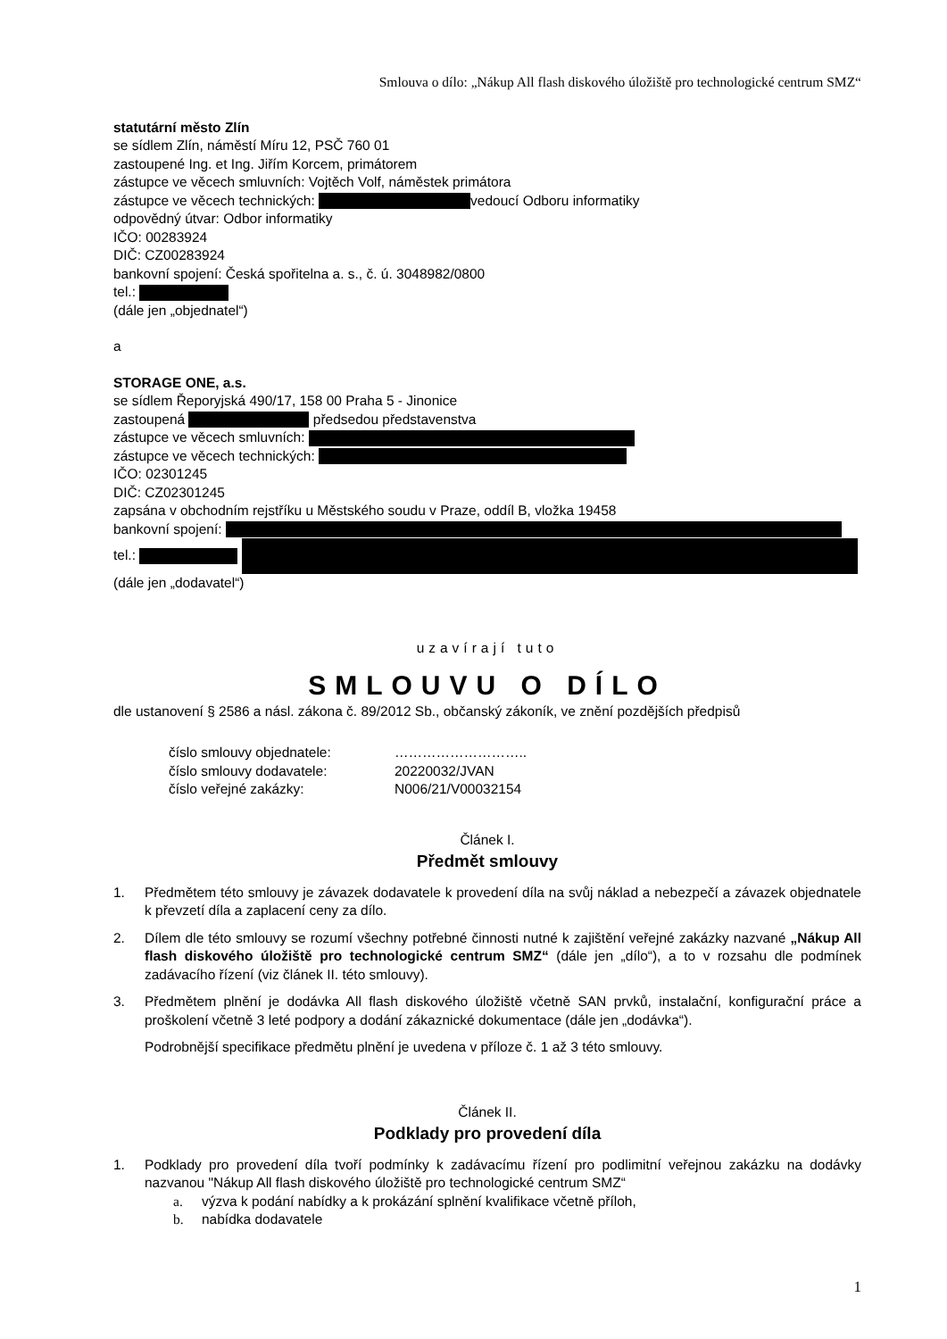Smlouva o dílo: „Nákup All flash diskového úložiště pro technologické centrum SMZ“
statutární město Zlín
se sídlem Zlín, náměstí Míru 12, PSČ 760 01
zastoupené Ing. et Ing. Jiřím Korcem, primátorem
zástupce ve věcech smluvních: Vojtěch Volf, náměstek primátora
zástupce ve věcech technických: vedoucí Odboru informatiky
odpovědný útvar: Odbor informatiky
IČO: 00283924
DIČ: CZ00283924
bankovní spojení: Česká spořitelna a. s., č. ú. 3048982/0800
tel.:
(dále jen „objednatel“)
a
STORAGE ONE, a.s.
se sídlem Řeporyjská 490/17, 158 00 Praha 5 - Jinonice
zastoupená předsedou představenstva
zástupce ve věcech smluvních:
zástupce ve věcech technických:
IČO: 02301245
DIČ: CZ02301245
zapsána v obchodním rejstříku u Městského soudu v Praze, oddíl B, vložka 19458
bankovní spojení:
tel.:
(dále jen „dodavatel“)
uzavírají tuto
SMLOUVU O DÍLO
dle ustanovení § 2586 a násl. zákona č. 89/2012 Sb., občanský zákoník, ve znění pozdějších předpisů
číslo smlouvy objednatele: ………………………..
číslo smlouvy dodavatele: 20220032/JVAN
číslo veřejné zakázky: N006/21/V00032154
Článek I.
Předmět smlouvy
1. Předmětem této smlouvy je závazek dodavatele k provedení díla na svůj náklad a nebezpečí a závazek objednatele k převzetí díla a zaplacení ceny za dílo.
2. Dílem dle této smlouvy se rozumí všechny potřebné činnosti nutné k zajištění veřejné zakázky nazvané „Nákup All flash diskového úložiště pro technologické centrum SMZ“ (dále jen „dílo“), a to v rozsahu dle podmínek zadávacího řízení (viz článek II. této smlouvy).
3. Předmětem plnění je dodávka All flash diskového úložiště včetně SAN prvků, instalační, konfigurační práce a proškolení včetně 3 leté podpory a dodání zákaznické dokumentace (dále jen „dodávka“).
Podrobnější specifikace předmětu plnění je uvedena v příloze č. 1 až 3 této smlouvy.
Článek II.
Podklady pro provedení díla
1. Podklady pro provedení díla tvoří podmínky k zadávacímu řízení pro podlimitní veřejnou zakázku na dodávky nazvanou "Nákup All flash diskového úložiště pro technologické centrum SMZ“
a. výzva k podání nabídky a k prokázání splnění kvalifikace včetně příloh,
b. nabídka dodavatele
1